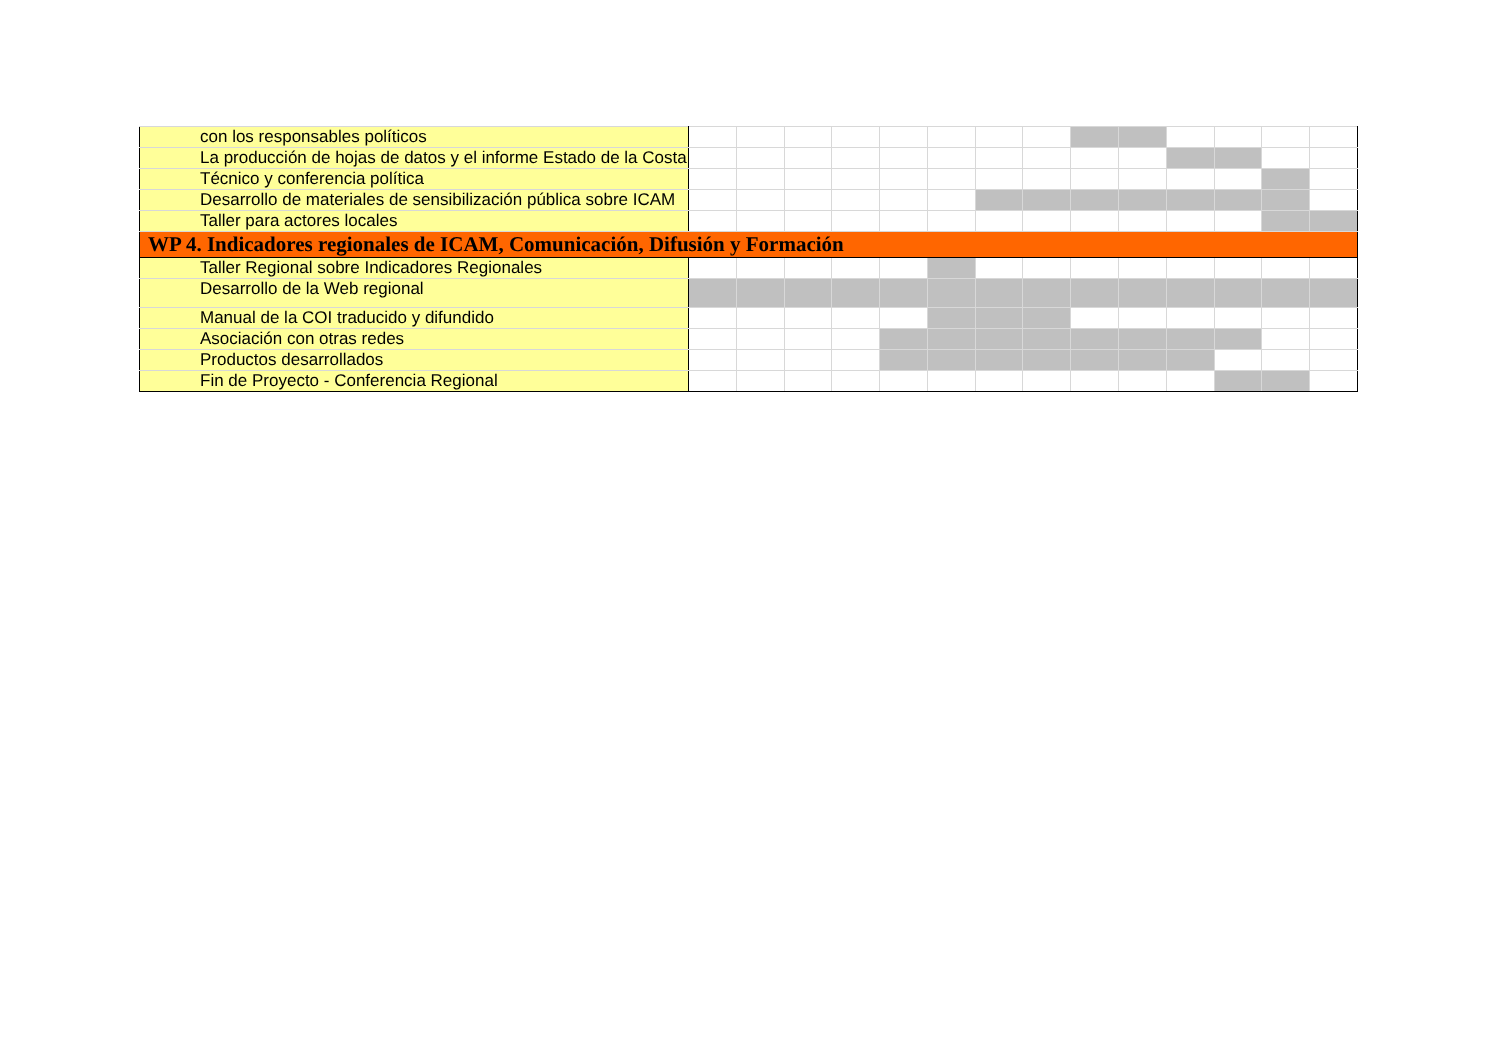| con los responsables políticos | | | | | | | | | | | | | | |
| La producción de hojas de datos y el informe Estado de la Costa | | | | | | | | | | | | | | |
| Técnico y conferencia política | | | | | | | | | | | | | | |
| Desarrollo de materiales de sensibilización pública sobre ICAM | | | | | | | | | | | | | | |
| Taller para actores locales | | | | | | | | | | | | | | |
| WP 4. Indicadores regionales de ICAM, Comunicación, Difusión y Formación | | | | | | | | | | | | | | |
| Taller Regional sobre Indicadores Regionales | | | | | | | | | | | | | | |
| Desarrollo de la Web regional | | | | | | | | | | | | | | |
| Manual de la COI traducido y difundido | | | | | | | | | | | | | | |
| Asociación con otras redes | | | | | | | | | | | | | | |
| Productos desarrollados | | | | | | | | | | | | | | |
| Fin de Proyecto - Conferencia Regional | | | | | | | | | | | | | | |